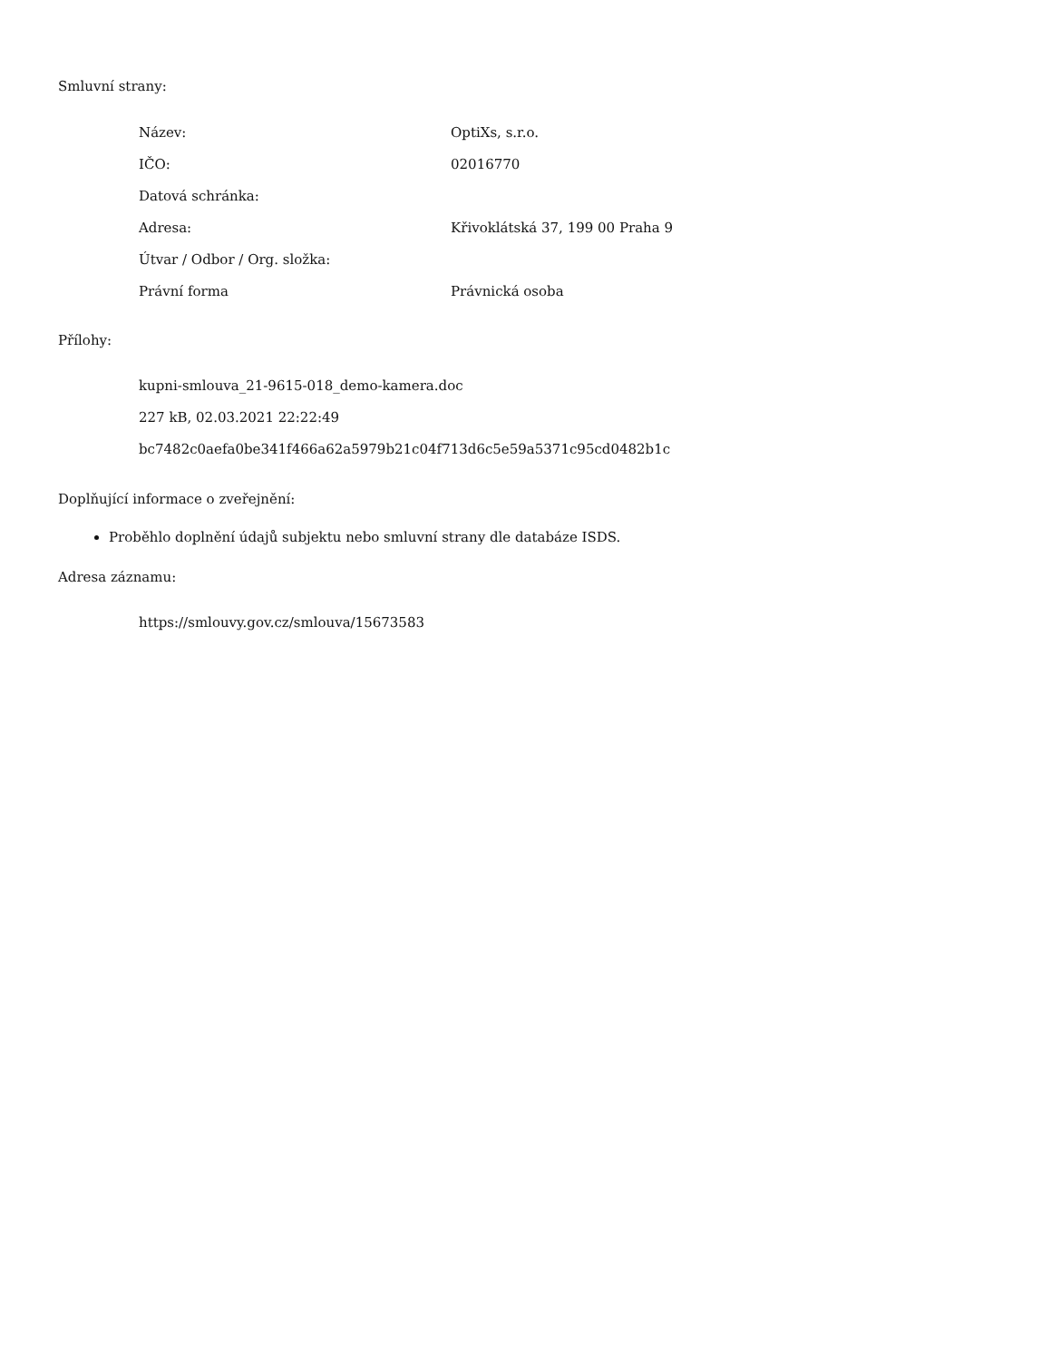Smluvní strany:
| Název: | OptiXs, s.r.o. |
| IČO: | 02016770 |
| Datová schránka: | |
| Adresa: | Křivoklátská 37, 199 00 Praha 9 |
| Útvar / Odbor / Org. složka: | |
| Právní forma | Právnická osoba |
Přílohy:
kupni-smlouva_21-9615-018_demo-kamera.doc
227 kB, 02.03.2021 22:22:49
bc7482c0aefa0be341f466a62a5979b21c04f713d6c5e59a5371c95cd0482b1c
Doplňující informace o zveřejnění:
Proběhlo doplnění údajů subjektu nebo smluvní strany dle databáze ISDS.
Adresa záznamu:
https://smlouvy.gov.cz/smlouva/15673583